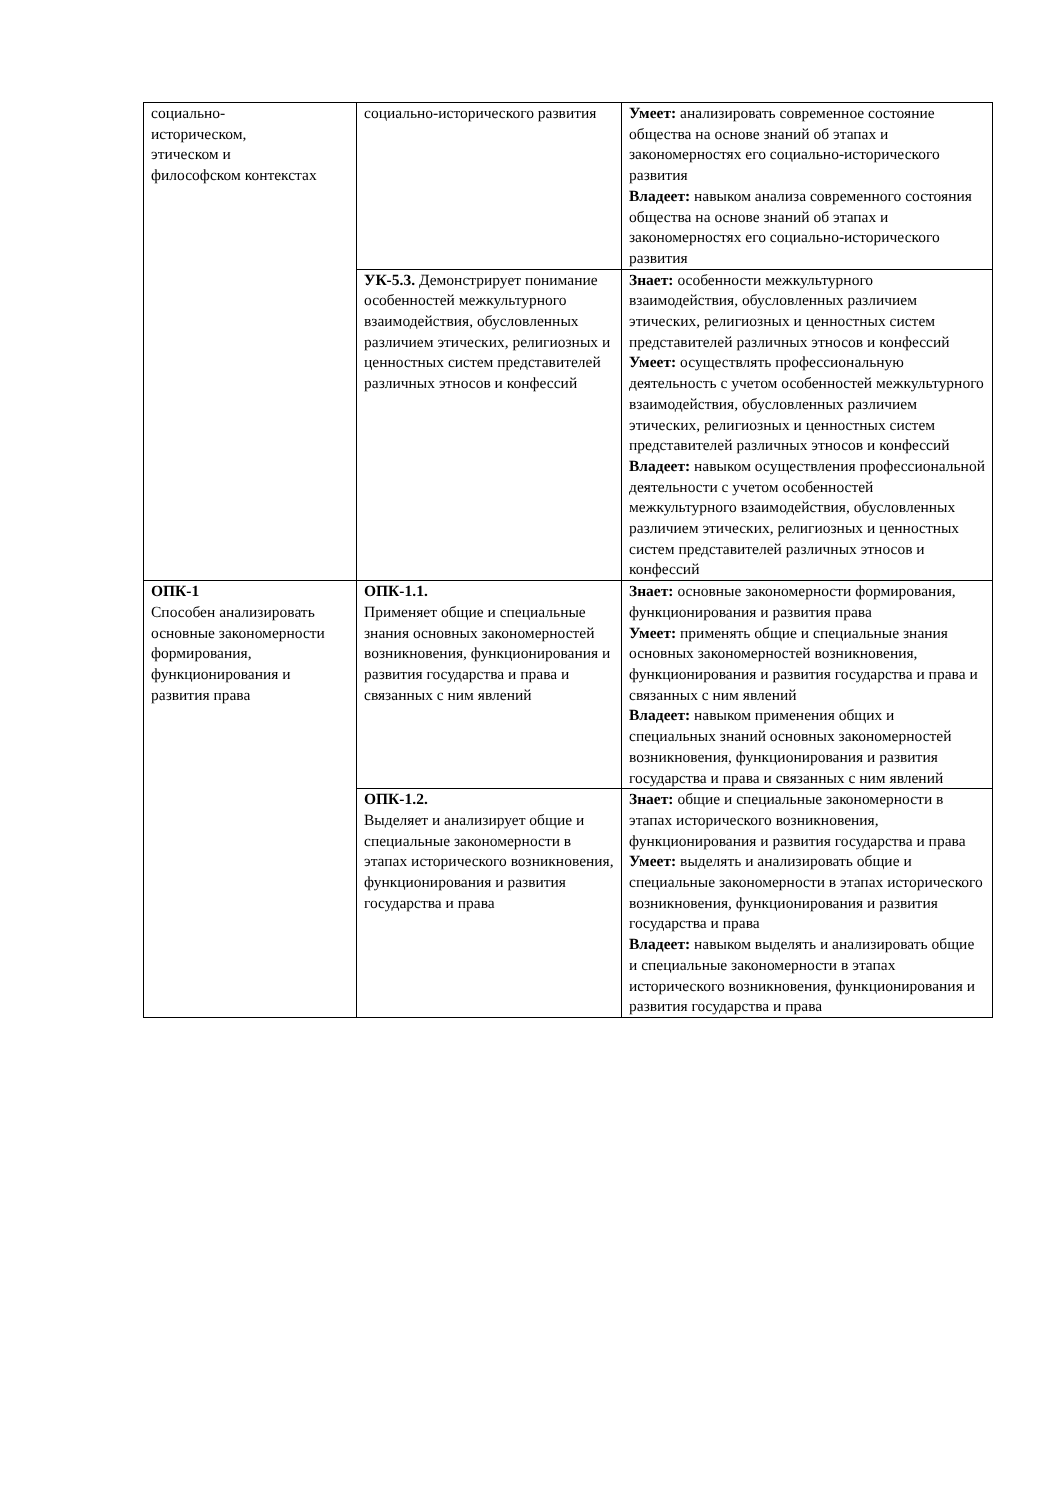| социально- историческом, этическом и философском контекстах | социально-исторического развития | Умеет: анализировать современное состояние общества на основе знаний об этапах и закономерностях его социально-исторического развития Владеет: навыком анализа современного состояния общества на основе знаний об этапах и закономерностях его социально-исторического развития |
| | УК-5.3. Демонстрирует понимание особенностей межкультурного взаимодействия, обусловленных различием этических, религиозных и ценностных систем представителей различных этносов и конфессий | Знает: особенности межкультурного взаимодействия, обусловленных различием этических, религиозных и ценностных систем представителей различных этносов и конфессий Умеет: осуществлять профессиональную деятельность с учетом особенностей межкультурного взаимодействия, обусловленных различием этических, религиозных и ценностных систем представителей различных этносов и конфессий Владеет: навыком осуществления профессиональной деятельности с учетом особенностей межкультурного взаимодействия, обусловленных различием этических, религиозных и ценностных систем представителей различных этносов и конфессий |
| ОПК-1 Способен анализировать основные закономерности формирования, функционирования и развития права | ОПК-1.1. Применяет общие и специальные знания основных закономерностей возникновения, функционирования и развития государства и права и связанных с ним явлений | Знает: основные закономерности формирования, функционирования и развития права Умеет: применять общие и специальные знания основных закономерностей возникновения, функционирования и развития государства и права и связанных с ним явлений Владеет: навыком применения общих и специальных знаний основных закономерностей возникновения, функционирования и развития государства и права и связанных с ним явлений |
| | ОПК-1.2. Выделяет и анализирует общие и специальные закономерности в этапах исторического возникновения, функционирования и развития государства и права | Знает: общие и специальные закономерности в этапах исторического возникновения, функционирования и развития государства и права Умеет: выделять и анализировать общие и специальные закономерности в этапах исторического возникновения, функционирования и развития государства и права Владеет: навыком выделять и анализировать общие и специальные закономерности в этапах исторического возникновения, функционирования и развития государства и права |